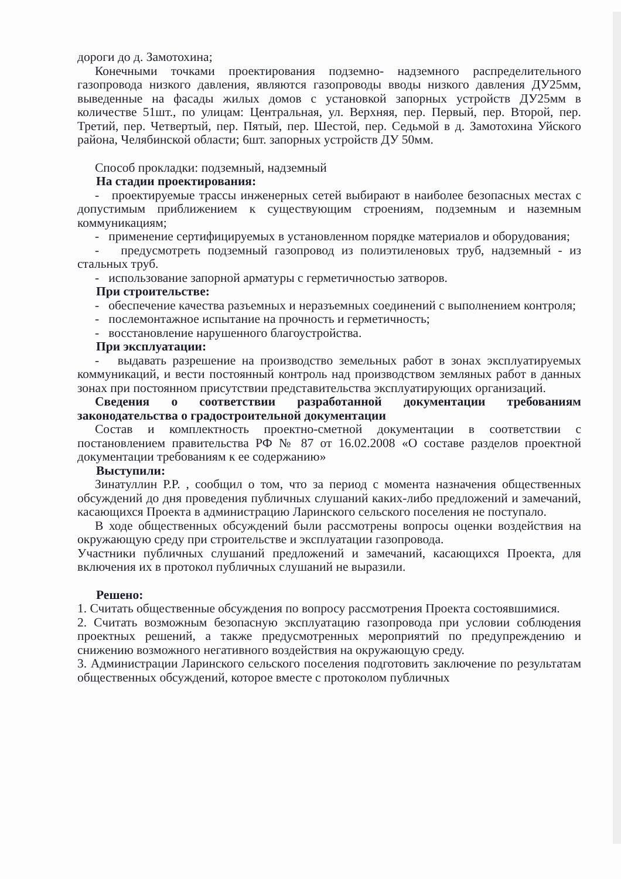дороги до д. Замотохина;
Конечными точками проектирования подземно- надземного распределительного газопровода низкого давления, являются газопроводы вводы низкого давления ДУ25мм, выведенные на фасады жилых домов с установкой запорных устройств ДУ25мм в количестве 51шт., по улицам: Центральная, ул. Верхняя, пер. Первый, пер. Второй, пер. Третий, пер. Четвертый, пер. Пятый, пер. Шестой, пер. Седьмой в д. Замотохина Уйского района, Челябинской области; 6шт. запорных устройств ДУ 50мм.
Способ прокладки: подземный, надземный
На стадии проектирования:
- проектируемые трассы инженерных сетей выбирают в наиболее безопасных местах с допустимым приближением к существующим строениям, подземным и наземным коммуникациям;
- применение сертифицируемых в установленном порядке материалов и оборудования;
- предусмотреть подземный газопровод из полиэтиленовых труб, надземный - из стальных труб.
- использование запорной арматуры с герметичностью затворов.
При строительстве:
- обеспечение качества разъемных и неразъемных соединений с выполнением контроля;
- послемонтажное испытание на прочность и герметичность;
- восстановление нарушенного благоустройства.
При эксплуатации:
- выдавать разрешение на производство земельных работ в зонах эксплуатируемых коммуникаций, и вести постоянный контроль над производством земляных работ в данных зонах при постоянном присутствии представительства эксплуатирующих организаций.
Сведения о соответствии разработанной документации требованиям законодательства о градостроительной документации
Состав и комплектность проектно-сметной документации в соответствии с постановлением правительства РФ № 87 от 16.02.2008 «О составе разделов проектной документации требованиям к ее содержанию»
Выступили:
Зинатуллин Р.Р. , сообщил о том, что за период с момента назначения общественных обсуждений до дня проведения публичных слушаний каких-либо предложений и замечаний, касающихся Проекта в администрацию Ларинского сельского поселения не поступало.
В ходе общественных обсуждений были рассмотрены вопросы оценки воздействия на окружающую среду при строительстве и эксплуатации газопровода.
Участники публичных слушаний предложений и замечаний, касающихся Проекта, для включения их в протокол публичных слушаний не выразили.
Решено:
1. Считать общественные обсуждения по вопросу рассмотрения Проекта состоявшимися.
2. Считать возможным безопасную эксплуатацию газопровода при условии соблюдения проектных решений, а также предусмотренных мероприятий по предупреждению и снижению возможного негативного воздействия на окружающую среду.
3. Администрации Ларинского сельского поселения подготовить заключение по результатам общественных обсуждений, которое вместе с протоколом публичных